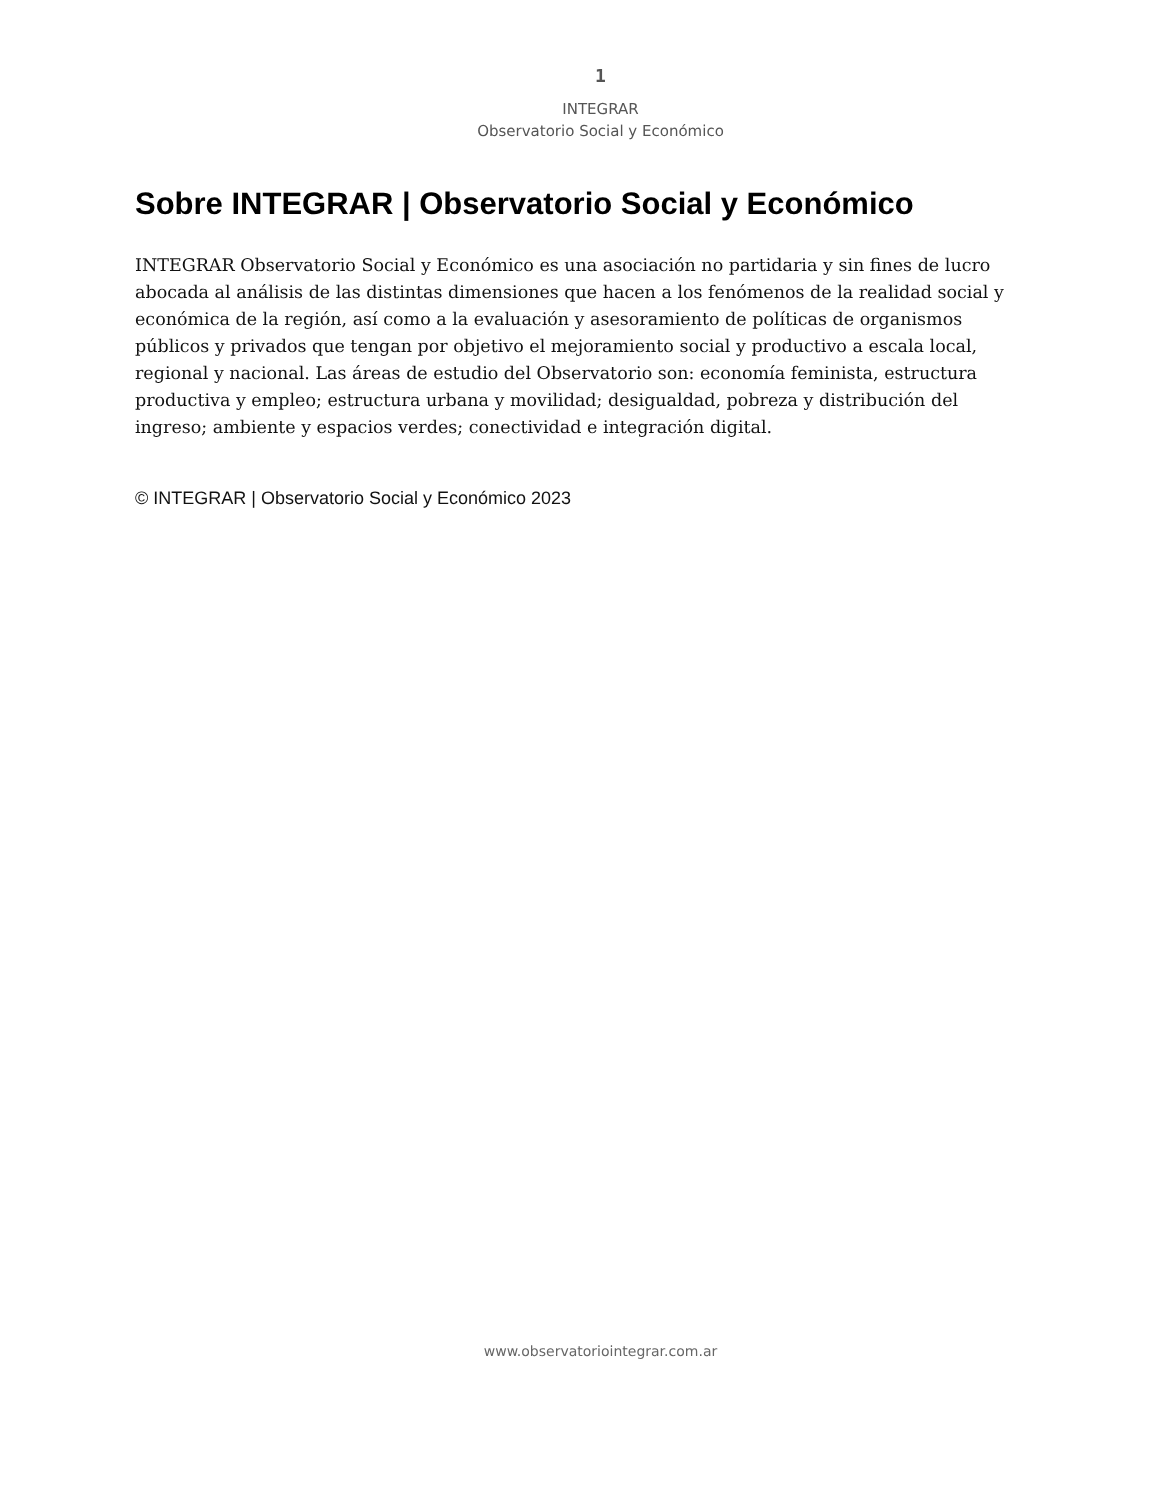1
INTEGRAR
Observatorio Social y Económico
Sobre INTEGRAR | Observatorio Social y Económico
INTEGRAR Observatorio Social y Económico es una asociación no partidaria y sin fines de lucro abocada al análisis de las distintas dimensiones que hacen a los fenómenos de la realidad social y económica de la región, así como a la evaluación y asesoramiento de políticas de organismos públicos y privados que tengan por objetivo el mejoramiento social y productivo a escala local, regional y nacional. Las áreas de estudio del Observatorio son: economía feminista, estructura productiva y empleo; estructura urbana y movilidad; desigualdad, pobreza y distribución del ingreso; ambiente y espacios verdes; conectividad e integración digital.
© INTEGRAR | Observatorio Social y Económico 2023
www.observatoriointegrar.com.ar